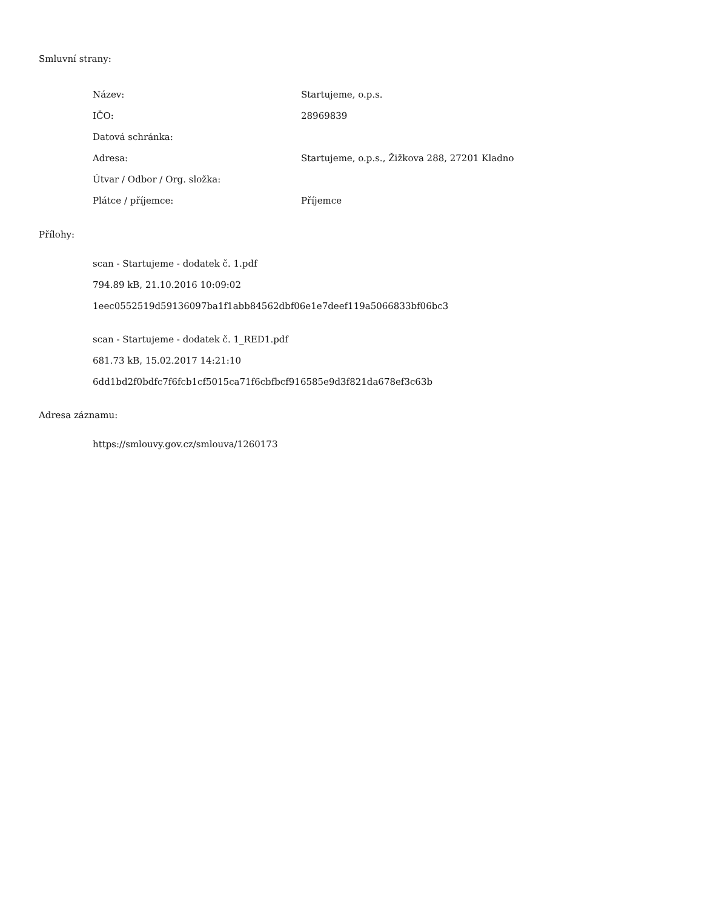Smluvní strany:
| Název: | Startujeme, o.p.s. |
| IČO: | 28969839 |
| Datová schránka: | |
| Adresa: | Startujeme, o.p.s., Žižkova 288, 27201 Kladno |
| Útvar / Odbor / Org. složka: | |
| Plátce / příjemce: | Příjemce |
Přílohy:
scan - Startujeme - dodatek č. 1.pdf
794.89 kB, 21.10.2016 10:09:02
1eec0552519d59136097ba1f1abb84562dbf06e1e7deef119a5066833bf06bc3
scan - Startujeme - dodatek č. 1_RED1.pdf
681.73 kB, 15.02.2017 14:21:10
6dd1bd2f0bdfc7f6fcb1cf5015ca71f6cbfbcf916585e9d3f821da678ef3c63b
Adresa záznamu:
https://smlouvy.gov.cz/smlouva/1260173